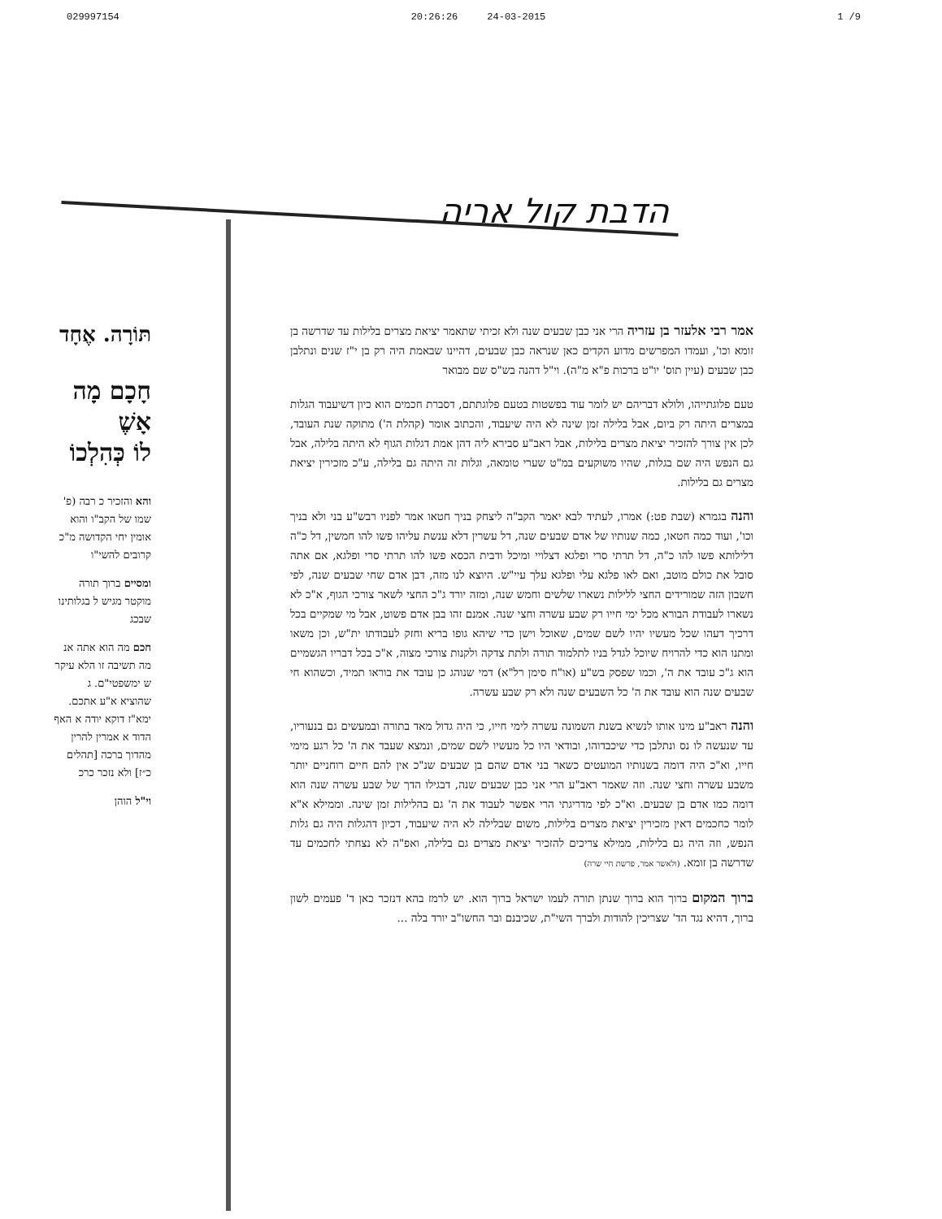029997154 20:26:26 24-03-2015 1 /9
הדבת קול אריה
תּוֹרָה. אֶחָד
חָכָם מָה
אָשֶׁ
לוֹ כְּהִלְכוֹ
והא והזכיר כ רבה (פ' שמו של הקב"ו והוא אומין יחי הקדושה מ"כ קרובים להשי"ו
ומסיים ברוך תורה מוקטר מגיש ל בגלותינו שבכג
חכם מה הוא אתה אנ מה תשיבה זו הלא עיקר ש ימשפטי"ם. ג שהוציא א"ע אתכם. ימא"ז דוקא יודה א האף הדוד א אמרין להרין מהדוך ברכה [תהלים כ״ז] ולא נזכר כרכ
וי"ל הוהן
אמר רבי אלעזר בן עזריה הרי אני כבן שבעים שנה ולא זכיתי שתאמר יציאת מצרים בלילות עד שדרשה בן זומא וכו', ועמדו המפרשים מדוע הקדים כאן שנראה כבן שבעים, דהיינו שבאמת היה רק בן י"ז שנים ונתלבן כבן שבעים (עיין תוס' יו"ט ברכות פ"א מ"ה). וי"ל דהנה בש"ס שם מבואר
טעם פלוגתייהו, ולולא דבריהם יש לומר עוד בפשטות בטעם פלוגתתם, דסברת חכמים הוא כיון דשיעבוד הגלות במצרים היתה רק ביום, אבל בלילה זמן שינה לא היה שיעבוד, והכתוב אומר (קהלת ה') מתוקה שנת העובד, לכן אין צורך להזכיר יציאת מצרים בלילות, אבל ראב"ע סבירא ליה דהן אמת דגלות הגוף לא היתה בלילה, אבל גם הנפש היה שם בגלות, שהיו משוקעים במ"ט שערי טומאה, וגלות זה היתה גם בלילה, ע"כ מזכירין יציאת מצרים גם בלילות.
והנה בגמרא (שבת פט:) אמרו, לעתיד לבא יאמר הקב"ה ליצחק בניך חטאו אמר לפניו רבש"ע בני ולא בניך וכו', ועוד כמה חטאו, כמה שנותיו של אדם שבעים שנה, דל עשרין דלא ענשת עליהו פשו להו חמשין, דל כ"ה דלילותא פשו להו כ"ה, דל תרתי סרי ופלגא דצלויי ומיכל ודבית הכסא פשו להו תרתי סרי ופלגא, אם אתה סובל את כולם מוטב, ואם לאו פלגא עלי ופלגא עלך עיי"ש. היוצא לנו מזה, דבן אדם שחי שבעים שנה, לפי חשבון הזה שמורידים החצי ללילות נשארו שלשים וחמש שנה, ומזה יורד ג"כ החצי לשאר צורכי הגוף, א"כ לא נשארו לעבודת הבורא מכל ימי חייו רק שבע עשרה וחצי שנה. אמנם זהו בבן אדם פשוט, אבל מי שמקיים בכל דרכיך דעהו שכל מעשיו יהיו לשם שמים, שאוכל וישן כדי שיהא גופו בריא וחזק לעבודתו ית"ש, וכן משאו ומתנו הוא כדי להרויח שיוכל לגדל בניו לתלמוד תורה ולתת צדקה ולקנות צורכי מצוה, א"כ בכל דבריו הגשמיים הוא ג"כ עובד את ה', וכמו שפסק בש"ע (או"ח סימן רל"א) דמי שנוהג כן עובד את בוראו תמיד, וכשהוא חי שבעים שנה הוא עובד את ה' כל השבעים שנה ולא רק שבע עשרה.
והנה ראב"ע מינו אותו לנשיא בשנת השמונה עשרה לימי חייו, כי היה גדול מאד בתורה ובמעשים גם בנעוריו, עד שנעשה לו נס ונתלבן כדי שיכבדוהו, ובודאי היו כל מעשיו לשם שמים, ונמצא שעבד את ה' כל רגע מימי חייו, וא"כ היה דומה בשנותיו המועטים כשאר בני אדם שהם בן שבעים שנ"כ אין להם חיים רוחניים יותר משבע עשרה וחצי שנה. וזה שאמר ראב"ע הרי אני כבן שבעים שנה, דבגילו הדך של שבע עשרה שנה הוא דומה כמו אדם בן שבעים. וא"כ לפי מדריגתי הרי אפשר לעבוד את ה' גם בהלילות זמן שינה. וממילא א"א לומר כחכמים דאין מזכירין יציאת מצרים בלילות, משום שבלילה לא היה שיעבוד, דכיון דהגלות היה גם גלות הנפש, וזה היה גם בלילות, ממילא צריכים להזכיר יציאת מצרים גם בלילה, ואפ"ה לא נצחתי לחכמים עד שדרשה בן זומא. (ולאשר אמר, פרשת חיי שרה)
ברוך המקום ברוך הוא ברוך שנתן תורה לעמו ישראל ברוך הוא. יש לרמז בהא דנזכר כאן ד' פעמים לשון ברוך, דהיא נגד הד' שצריכין להודות ולברך השי"ת, שכיבנם ובר החשו"ב יורד בלה ...